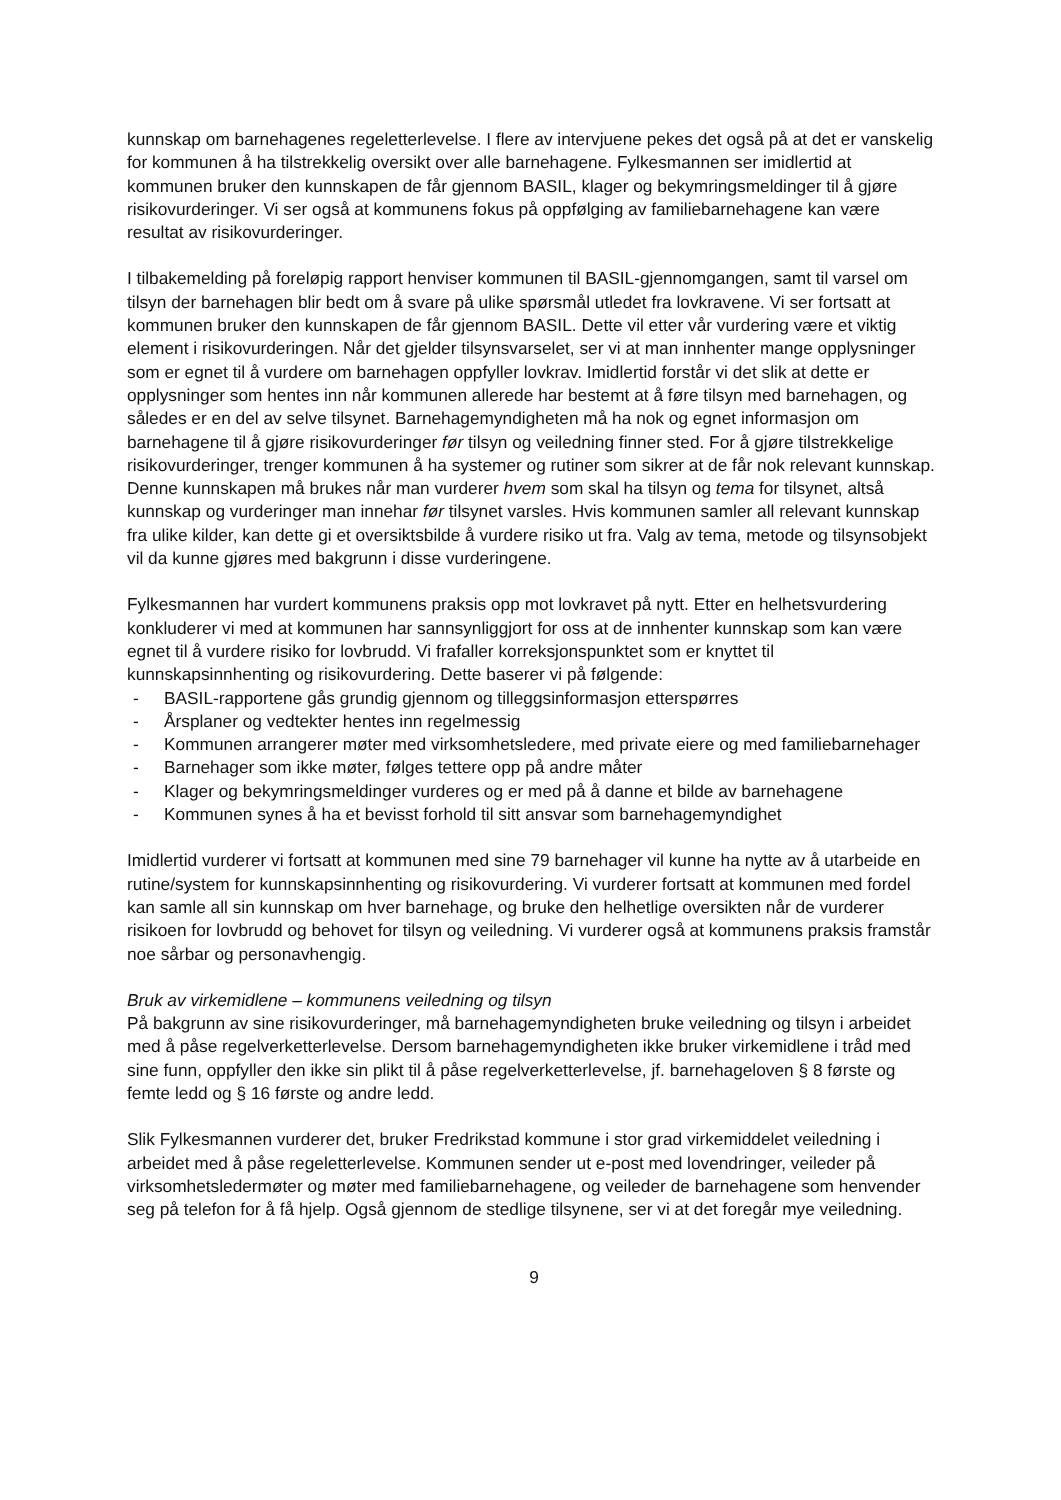kunnskap om barnehagenes regeletterlevelse. I flere av intervjuene pekes det også på at det er vanskelig for kommunen å ha tilstrekkelig oversikt over alle barnehagene. Fylkesmannen ser imidlertid at kommunen bruker den kunnskapen de får gjennom BASIL, klager og bekymringsmeldinger til å gjøre risikovurderinger. Vi ser også at kommunens fokus på oppfølging av familiebarnehagene kan være resultat av risikovurderinger.
I tilbakemelding på foreløpig rapport henviser kommunen til BASIL-gjennomgangen, samt til varsel om tilsyn der barnehagen blir bedt om å svare på ulike spørsmål utledet fra lovkravene. Vi ser fortsatt at kommunen bruker den kunnskapen de får gjennom BASIL. Dette vil etter vår vurdering være et viktig element i risikovurderingen. Når det gjelder tilsynsvarselet, ser vi at man innhenter mange opplysninger som er egnet til å vurdere om barnehagen oppfyller lovkrav. Imidlertid forstår vi det slik at dette er opplysninger som hentes inn når kommunen allerede har bestemt at å føre tilsyn med barnehagen, og således er en del av selve tilsynet. Barnehagemyndigheten må ha nok og egnet informasjon om barnehagene til å gjøre risikovurderinger før tilsyn og veiledning finner sted. For å gjøre tilstrekkelige risikovurderinger, trenger kommunen å ha systemer og rutiner som sikrer at de får nok relevant kunnskap. Denne kunnskapen må brukes når man vurderer hvem som skal ha tilsyn og tema for tilsynet, altså kunnskap og vurderinger man innehar før tilsynet varsles. Hvis kommunen samler all relevant kunnskap fra ulike kilder, kan dette gi et oversiktsbilde å vurdere risiko ut fra. Valg av tema, metode og tilsynsobjekt vil da kunne gjøres med bakgrunn i disse vurderingene.
Fylkesmannen har vurdert kommunens praksis opp mot lovkravet på nytt. Etter en helhetsvurdering konkluderer vi med at kommunen har sannsynliggjort for oss at de innhenter kunnskap som kan være egnet til å vurdere risiko for lovbrudd. Vi frafaller korreksjonspunktet som er knyttet til kunnskapsinnhenting og risikovurdering. Dette baserer vi på følgende:
- BASIL-rapportene gås grundig gjennom og tilleggsinformasjon etterspørres
- Årsplaner og vedtekter hentes inn regelmessig
- Kommunen arrangerer møter med virksomhetsledere, med private eiere og med familiebarnehager
- Barnehager som ikke møter, følges tettere opp på andre måter
- Klager og bekymringsmeldinger vurderes og er med på å danne et bilde av barnehagene
- Kommunen synes å ha et bevisst forhold til sitt ansvar som barnehagemyndighet
Imidlertid vurderer vi fortsatt at kommunen med sine 79 barnehager vil kunne ha nytte av å utarbeide en rutine/system for kunnskapsinnhenting og risikovurdering. Vi vurderer fortsatt at kommunen med fordel kan samle all sin kunnskap om hver barnehage, og bruke den helhetlige oversikten når de vurderer risikoen for lovbrudd og behovet for tilsyn og veiledning. Vi vurderer også at kommunens praksis framstår noe sårbar og personavhengig.
Bruk av virkemidlene – kommunens veiledning og tilsyn
På bakgrunn av sine risikovurderinger, må barnehagemyndigheten bruke veiledning og tilsyn i arbeidet med å påse regelverketterlevelse. Dersom barnehagemyndigheten ikke bruker virkemidlene i tråd med sine funn, oppfyller den ikke sin plikt til å påse regelverketterlevelse, jf. barnehageloven § 8 første og femte ledd og § 16 første og andre ledd.
Slik Fylkesmannen vurderer det, bruker Fredrikstad kommune i stor grad virkemiddelet veiledning i arbeidet med å påse regeletterlevelse. Kommunen sender ut e-post med lovendringer, veileder på virksomhetsledermøter og møter med familiebarnehagene, og veileder de barnehagene som henvender seg på telefon for å få hjelp. Også gjennom de stedlige tilsynene, ser vi at det foregår mye veiledning.
9